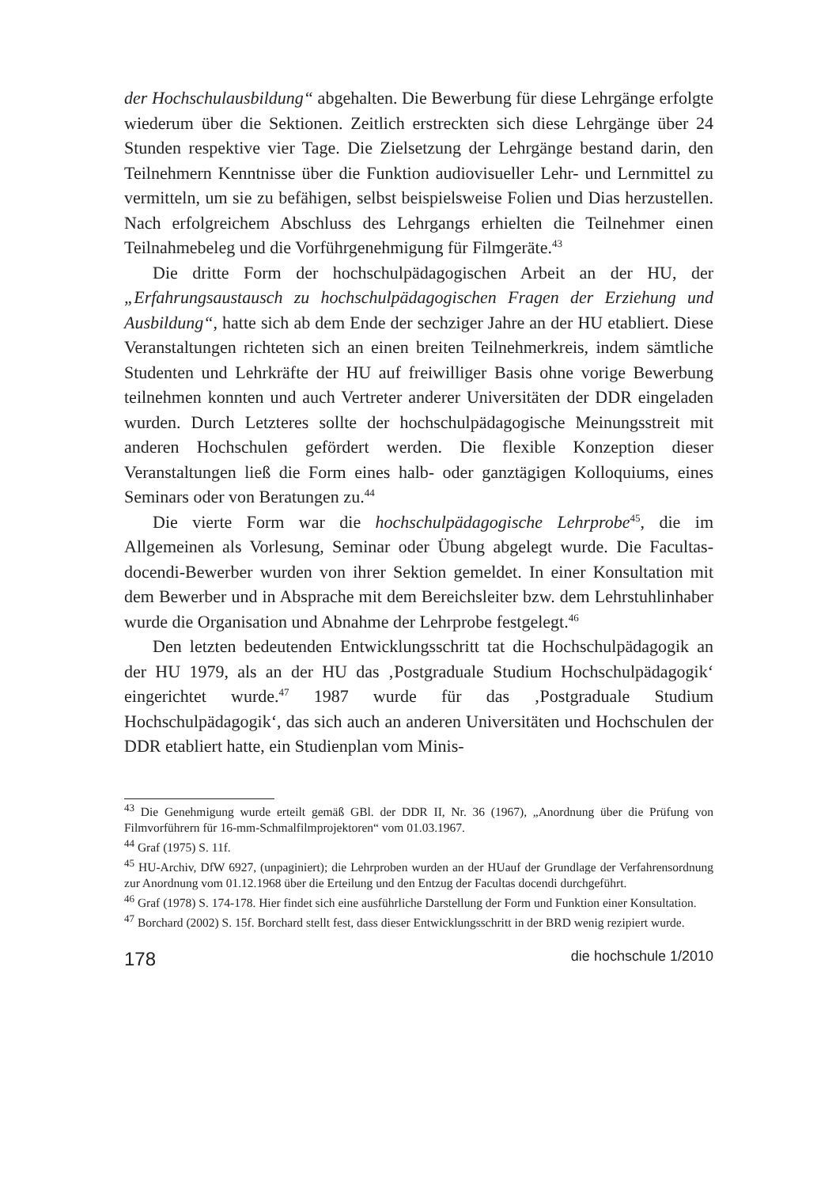der Hochschulausbildung“ abgehalten. Die Bewerbung für diese Lehrgänge erfolgte wiederum über die Sektionen. Zeitlich erstreckten sich diese Lehrgänge über 24 Stunden respektive vier Tage. Die Zielsetzung der Lehrgänge bestand darin, den Teilnehmern Kenntnisse über die Funktion audiovisueller Lehr- und Lernmittel zu vermitteln, um sie zu befähigen, selbst beispielsweise Folien und Dias herzustellen. Nach erfolgreichem Abschluss des Lehrgangs erhielten die Teilnehmer einen Teilnahmebeleg und die Vorführgenehmigung für Filmgeräte.<sup>43</sup>
Die dritte Form der hochschulpädagogischen Arbeit an der HU, der „Erfahrungsaustausch zu hochschulpädagogischen Fragen der Erziehung und Ausbildung“, hatte sich ab dem Ende der sechziger Jahre an der HU etabliert. Diese Veranstaltungen richteten sich an einen breiten Teilnehmerkreis, indem sämtliche Studenten und Lehrkräfte der HU auf freiwilliger Basis ohne vorige Bewerbung teilnehmen konnten und auch Vertreter anderer Universitäten der DDR eingeladen wurden. Durch Letzteres sollte der hochschulpädagogische Meinungsstreit mit anderen Hochschulen gefördert werden. Die flexible Konzeption dieser Veranstaltungen ließ die Form eines halb- oder ganztägigen Kolloquiums, eines Seminars oder von Beratungen zu.<sup>44</sup>
Die vierte Form war die hochschulpädagogische Lehrprobe<sup>45</sup>, die im Allgemeinen als Vorlesung, Seminar oder Übung abgelegt wurde. Die Facultas-docendi-Bewerber wurden von ihrer Sektion gemeldet. In einer Konsultation mit dem Bewerber und in Absprache mit dem Bereichsleiter bzw. dem Lehrstuhlinhaber wurde die Organisation und Abnahme der Lehrprobe festgelegt.<sup>46</sup>
Den letzten bedeutenden Entwicklungsschritt tat die Hochschulpädagogik an der HU 1979, als an der HU das ‚Postgraduale Studium Hochschulpädagogik‘ eingerichtet wurde.<sup>47</sup> 1987 wurde für das ‚Postgraduale Studium Hochschulpädagogik‘, das sich auch an anderen Universitäten und Hochschulen der DDR etabliert hatte, ein Studienplan vom Minis-
<sup>43</sup> Die Genehmigung wurde erteilt gemäß GBl. der DDR II, Nr. 36 (1967), „Anordnung über die Prüfung von Filmvorführern für 16-mm-Schmalfilmprojektoren“ vom 01.03.1967.
<sup>44</sup> Graf (1975) S. 11f.
<sup>45</sup> HU-Archiv, DfW 6927, (unpaginiert); die Lehrproben wurden an der HUauf der Grundlage der Verfahrensordnung zur Anordnung vom 01.12.1968 über die Erteilung und den Entzug der Facultas docendi durchgeführt.
<sup>46</sup> Graf (1978) S. 174-178. Hier findet sich eine ausführliche Darstellung der Form und Funktion einer Konsultation.
<sup>47</sup> Borchard (2002) S. 15f. Borchard stellt fest, dass dieser Entwicklungsschritt in der BRD wenig rezipiert wurde.
178 die hochschule 1/2010